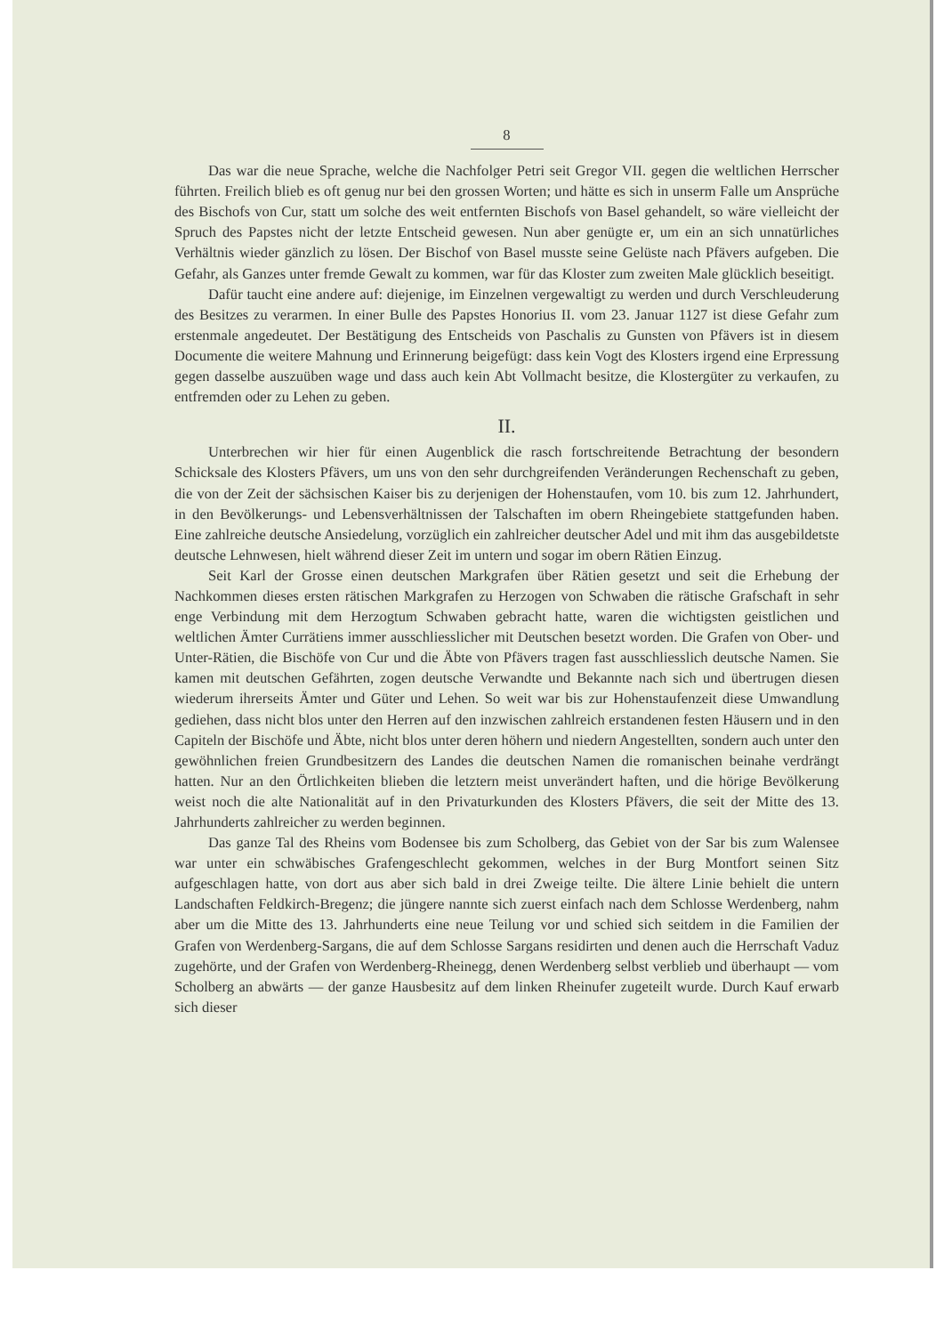8
Das war die neue Sprache, welche die Nachfolger Petri seit Gregor VII. gegen die weltlichen Herrscher führten. Freilich blieb es oft genug nur bei den grossen Worten; und hätte es sich in unserm Falle um Ansprüche des Bischofs von Cur, statt um solche des weit entfernten Bischofs von Basel gehandelt, so wäre vielleicht der Spruch des Papstes nicht der letzte Entscheid gewesen. Nun aber genügte er, um ein an sich unnatürliches Verhältnis wieder gänzlich zu lösen. Der Bischof von Basel musste seine Gelüste nach Pfävers aufgeben. Die Gefahr, als Ganzes unter fremde Gewalt zu kommen, war für das Kloster zum zweiten Male glücklich beseitigt.
Dafür taucht eine andere auf: diejenige, im Einzelnen vergewaltigt zu werden und durch Verschleuderung des Besitzes zu verarmen. In einer Bulle des Papstes Honorius II. vom 23. Januar 1127 ist diese Gefahr zum erstenmale angedeutet. Der Bestätigung des Entscheids von Paschalis zu Gunsten von Pfävers ist in diesem Documente die weitere Mahnung und Erinnerung beigefügt: dass kein Vogt des Klosters irgend eine Erpressung gegen dasselbe auszuüben wage und dass auch kein Abt Vollmacht besitze, die Klostergüter zu verkaufen, zu entfremden oder zu Lehen zu geben.
II.
Unterbrechen wir hier für einen Augenblick die rasch fortschreitende Betrachtung der besondern Schicksale des Klosters Pfävers, um uns von den sehr durchgreifenden Veränderungen Rechenschaft zu geben, die von der Zeit der sächsischen Kaiser bis zu derjenigen der Hohenstaufen, vom 10. bis zum 12. Jahrhundert, in den Bevölkerungs- und Lebensverhältnissen der Talschaften im obern Rheingebiete stattgefunden haben. Eine zahlreiche deutsche Ansiedelung, vorzüglich ein zahlreicher deutscher Adel und mit ihm das ausgebildetste deutsche Lehnwesen, hielt während dieser Zeit im untern und sogar im obern Rätien Einzug.
Seit Karl der Grosse einen deutschen Markgrafen über Rätien gesetzt und seit die Erhebung der Nachkommen dieses ersten rätischen Markgrafen zu Herzogen von Schwaben die rätische Grafschaft in sehr enge Verbindung mit dem Herzogtum Schwaben gebracht hatte, waren die wichtigsten geistlichen und weltlichen Ämter Currätiens immer ausschliesslicher mit Deutschen besetzt worden. Die Grafen von Ober- und Unter-Rätien, die Bischöfe von Cur und die Äbte von Pfävers tragen fast ausschliesslich deutsche Namen. Sie kamen mit deutschen Gefährten, zogen deutsche Verwandte und Bekannte nach sich und übertrugen diesen wiederum ihrerseits Ämter und Güter und Lehen. So weit war bis zur Hohenstaufenzeit diese Umwandlung gediehen, dass nicht blos unter den Herren auf den inzwischen zahlreich erstandenen festen Häusern und in den Capiteln der Bischöfe und Äbte, nicht blos unter deren höhern und niedern Angestellten, sondern auch unter den gewöhnlichen freien Grundbesitzern des Landes die deutschen Namen die romanischen beinahe verdrängt hatten. Nur an den Örtlichkeiten blieben die letztern meist unverändert haften, und die hörige Bevölkerung weist noch die alte Nationalität auf in den Privaturkunden des Klosters Pfävers, die seit der Mitte des 13. Jahrhunderts zahlreicher zu werden beginnen.
Das ganze Tal des Rheins vom Bodensee bis zum Scholberg, das Gebiet von der Sar bis zum Walensee war unter ein schwäbisches Grafengeschlecht gekommen, welches in der Burg Montfort seinen Sitz aufgeschlagen hatte, von dort aus aber sich bald in drei Zweige teilte. Die ältere Linie behielt die untern Landschaften Feldkirch-Bregenz; die jüngere nannte sich zuerst einfach nach dem Schlosse Werdenberg, nahm aber um die Mitte des 13. Jahrhunderts eine neue Teilung vor und schied sich seitdem in die Familien der Grafen von Werdenberg-Sargans, die auf dem Schlosse Sargans residirten und denen auch die Herrschaft Vaduz zugehörte, und der Grafen von Werdenberg-Rheinegg, denen Werdenberg selbst verblieb und überhaupt — vom Scholberg an abwärts — der ganze Hausbesitz auf dem linken Rheinufer zugeteilt wurde. Durch Kauf erwarb sich dieser